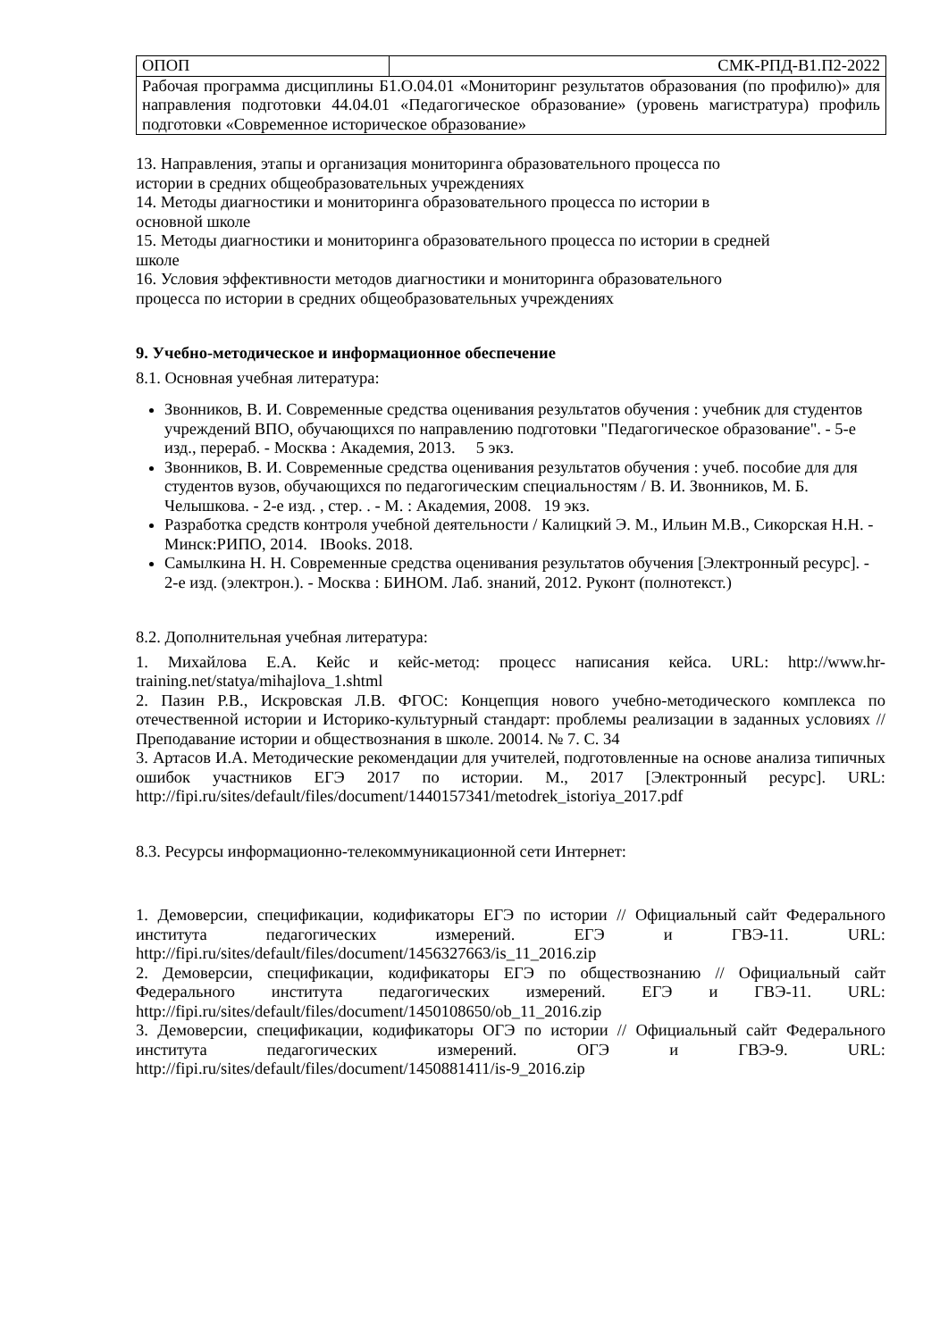| ОПОП | СМК-РПД-В1.П2-2022 |
| Рабочая программа дисциплины Б1.О.04.01 «Мониторинг результатов образования (по профилю)» для направления подготовки 44.04.01 «Педагогическое образование» (уровень магистратура) профиль подготовки «Современное историческое образование» | |
13. Направления, этапы и организация мониторинга образовательного процесса по
истории в средних общеобразовательных учреждениях
14. Методы диагностики и мониторинга образовательного процесса по истории в
основной школе
15. Методы диагностики и мониторинга образовательного процесса по истории в средней
школе
16. Условия эффективности методов диагностики и мониторинга образовательного
процесса по истории в средних общеобразовательных учреждениях
9. Учебно-методическое и информационное обеспечение
8.1. Основная учебная литература:
Звонников, В. И. Современные средства оценивания результатов обучения : учебник для студентов учреждений ВПО, обучающихся по направлению подготовки "Педагогическое образование". - 5-е изд., перераб. - Москва : Академия, 2013. 5 экз.
Звонников, В. И. Современные средства оценивания результатов обучения : учеб. пособие для для студентов вузов, обучающихся по педагогическим специальностям / В. И. Звонников, М. Б. Челышкова. - 2-е изд. , стер. . - М. : Академия, 2008. 19 экз.
Разработка средств контроля учебной деятельности / Калицкий Э. М., Ильин М.В., Сикорская Н.Н. - Минск:РИПО, 2014. IBooks. 2018.
Самылкина Н. Н. Современные средства оценивания результатов обучения [Электронный ресурс]. - 2-е изд. (электрон.). - Москва : БИНОМ. Лаб. знаний, 2012. Руконт (полнотекст.)
8.2. Дополнительная учебная литература:
1. Михайлова Е.А. Кейс и кейс-метод: процесс написания кейса. URL: http://www.hr-training.net/statya/mihajlova_1.shtml
2. Пазин Р.В., Искровская Л.В. ФГОС: Концепция нового учебно-методического комплекса по отечественной истории и Историко-культурный стандарт: проблемы реализации в заданных условиях // Преподавание истории и обществознания в школе. 20014. № 7. С. 34
3. Артасов И.А. Методические рекомендации для учителей, подготовленные на основе анализа типичных ошибок участников ЕГЭ 2017 по истории. М., 2017 [Электронный ресурс]. URL: http://fipi.ru/sites/default/files/document/1440157341/metodrek_istoriya_2017.pdf
8.3. Ресурсы информационно-телекоммуникационной сети Интернет:
1. Демоверсии, спецификации, кодификаторы ЕГЭ по истории // Официальный сайт Федерального института педагогических измерений. ЕГЭ и ГВЭ-11. URL: http://fipi.ru/sites/default/files/document/1456327663/is_11_2016.zip
2. Демоверсии, спецификации, кодификаторы ЕГЭ по обществознанию // Официальный сайт Федерального института педагогических измерений. ЕГЭ и ГВЭ-11. URL: http://fipi.ru/sites/default/files/document/1450108650/ob_11_2016.zip
3. Демоверсии, спецификации, кодификаторы ОГЭ по истории // Официальный сайт Федерального института педагогических измерений. ОГЭ и ГВЭ-9. URL: http://fipi.ru/sites/default/files/document/1450881411/is-9_2016.zip